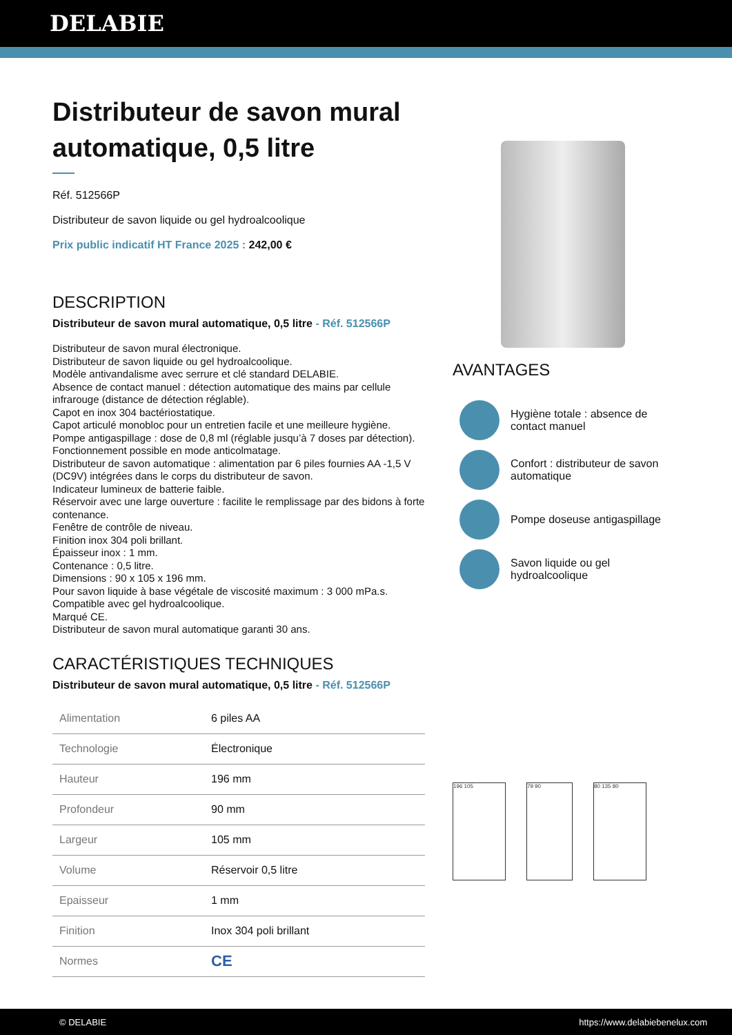DELABIE
Distributeur de savon mural automatique, 0,5 litre
Réf. 512566P
Distributeur de savon liquide ou gel hydroalcoolique
Prix public indicatif HT France 2025 : 242,00 €
DESCRIPTION
Distributeur de savon mural automatique, 0,5 litre - Réf. 512566P
Distributeur de savon mural électronique.
Distributeur de savon liquide ou gel hydroalcoolique.
Modèle antivandalisme avec serrure et clé standard DELABIE.
Absence de contact manuel : détection automatique des mains par cellule infrarouge (distance de détection réglable).
Capot en inox 304 bactériostatique.
Capot articulé monobloc pour un entretien facile et une meilleure hygiène.
Pompe antigaspillage : dose de 0,8 ml (réglable jusqu’à 7 doses par détection).
Fonctionnement possible en mode anticolmatage.
Distributeur de savon automatique : alimentation par 6 piles fournies AA -1,5 V (DC9V) intégrées dans le corps du distributeur de savon.
Indicateur lumineux de batterie faible.
Réservoir avec une large ouverture : facilite le remplissage par des bidons à forte contenance.
Fenêtre de contrôle de niveau.
Finition inox 304 poli brillant.
Épaisseur inox : 1 mm.
Contenance : 0,5 litre.
Dimensions : 90 x 105 x 196 mm.
Pour savon liquide à base végétale de viscosité maximum : 3 000 mPa.s.
Compatible avec gel hydroalcoolique.
Marqué CE.
Distributeur de savon mural automatique garanti 30 ans.
CARACTÉRISTIQUES TECHNIQUES
Distributeur de savon mural automatique, 0,5 litre - Réf. 512566P
| Alimentation | 6 piles AA |
| Technologie | Électronique |
| Hauteur | 196 mm |
| Profondeur | 90 mm |
| Largeur | 105 mm |
| Volume | Réservoir 0,5 litre |
| Epaisseur | 1 mm |
| Finition | Inox 304 poli brillant |
| Normes | CE |
AVANTAGES
Hygiène totale : absence de contact manuel
Confort : distributeur de savon automatique
Pompe doseuse antigaspillage
Savon liquide ou gel hydroalcoolique
196 105 79 90 80 135 80
© DELABIE https://www.delabiebenelux.com